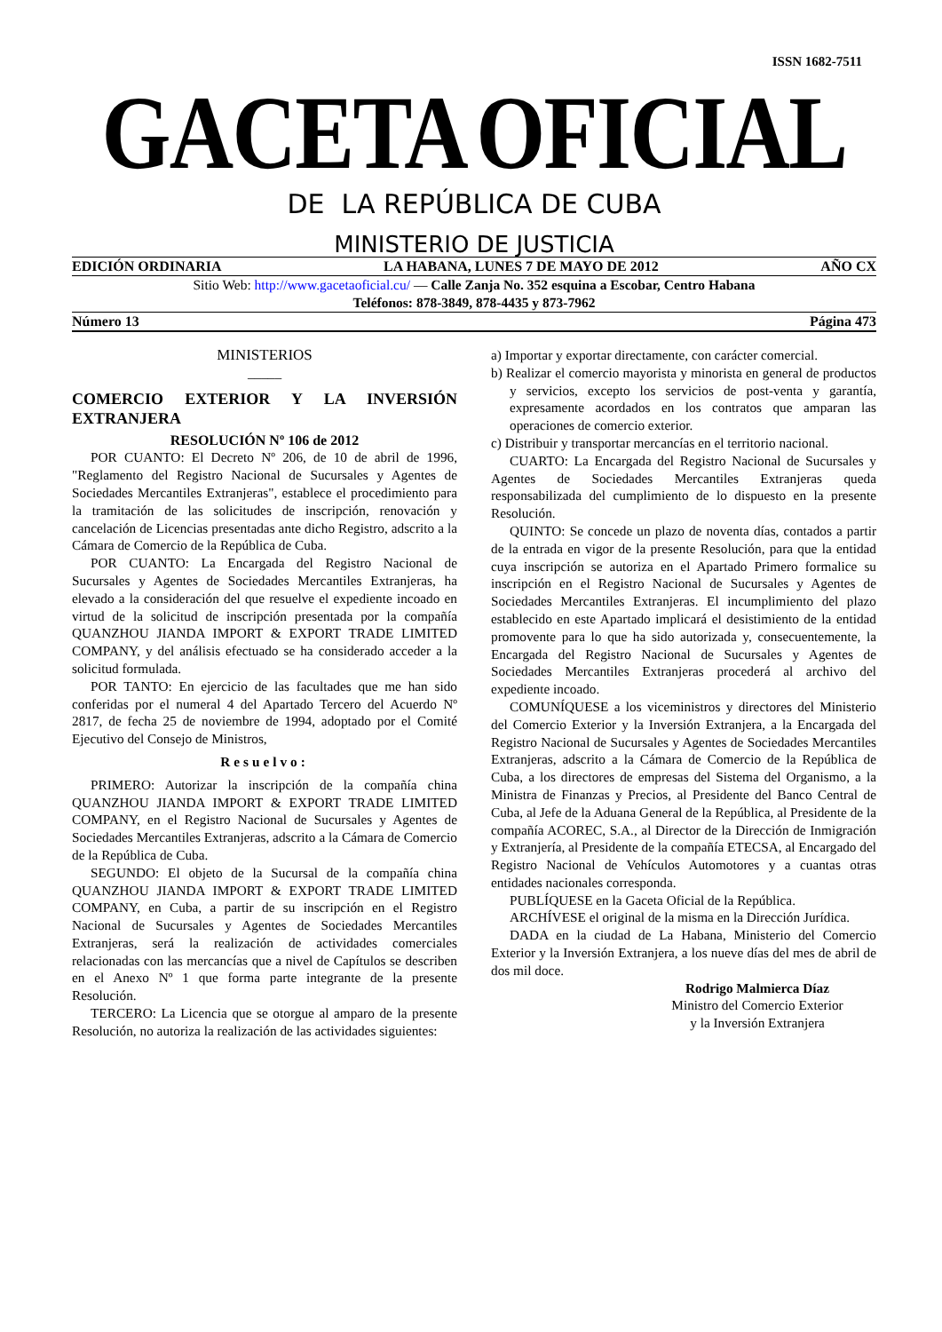ISSN 1682-7511
GACETA OFICIAL
DE LA REPÚBLICA DE CUBA
MINISTERIO DE JUSTICIA
EDICIÓN ORDINARIA LA HABANA, LUNES 7 DE MAYO DE 2012 AÑO CX
Sitio Web: http://www.gacetaoficial.cu/ — Calle Zanja No. 352 esquina a Escobar, Centro Habana
Teléfonos: 878-3849, 878-4435 y 873-7962
Número 13 Página 473
MINISTERIOS
_____
COMERCIO EXTERIOR Y LA INVERSIÓN EXTRANJERA
RESOLUCIÓN Nº 106 de 2012
POR CUANTO: El Decreto Nº 206, de 10 de abril de 1996, "Reglamento del Registro Nacional de Sucursales y Agentes de Sociedades Mercantiles Extranjeras", establece el procedimiento para la tramitación de las solicitudes de inscripción, renovación y cancelación de Licencias presentadas ante dicho Registro, adscrito a la Cámara de Comercio de la República de Cuba.
POR CUANTO: La Encargada del Registro Nacional de Sucursales y Agentes de Sociedades Mercantiles Extranjeras, ha elevado a la consideración del que resuelve el expediente incoado en virtud de la solicitud de inscripción presentada por la compañía QUANZHOU JIANDA IMPORT & EXPORT TRADE LIMITED COMPANY, y del análisis efectuado se ha considerado acceder a la solicitud formulada.
POR TANTO: En ejercicio de las facultades que me han sido conferidas por el numeral 4 del Apartado Tercero del Acuerdo Nº 2817, de fecha 25 de noviembre de 1994, adoptado por el Comité Ejecutivo del Consejo de Ministros,
Resuelvo:
PRIMERO: Autorizar la inscripción de la compañía china QUANZHOU JIANDA IMPORT & EXPORT TRADE LIMITED COMPANY, en el Registro Nacional de Sucursales y Agentes de Sociedades Mercantiles Extranjeras, adscrito a la Cámara de Comercio de la República de Cuba.
SEGUNDO: El objeto de la Sucursal de la compañía china QUANZHOU JIANDA IMPORT & EXPORT TRADE LIMITED COMPANY, en Cuba, a partir de su inscripción en el Registro Nacional de Sucursales y Agentes de Sociedades Mercantiles Extranjeras, será la realización de actividades comerciales relacionadas con las mercancías que a nivel de Capítulos se describen en el Anexo Nº 1 que forma parte integrante de la presente Resolución.
TERCERO: La Licencia que se otorgue al amparo de la presente Resolución, no autoriza la realización de las actividades siguientes:
a) Importar y exportar directamente, con carácter comercial.
b) Realizar el comercio mayorista y minorista en general de productos y servicios, excepto los servicios de post-venta y garantía, expresamente acordados en los contratos que amparan las operaciones de comercio exterior.
c) Distribuir y transportar mercancías en el territorio nacional.
CUARTO: La Encargada del Registro Nacional de Sucursales y Agentes de Sociedades Mercantiles Extranjeras queda responsabilizada del cumplimiento de lo dispuesto en la presente Resolución.
QUINTO: Se concede un plazo de noventa días, contados a partir de la entrada en vigor de la presente Resolución, para que la entidad cuya inscripción se autoriza en el Apartado Primero formalice su inscripción en el Registro Nacional de Sucursales y Agentes de Sociedades Mercantiles Extranjeras. El incumplimiento del plazo establecido en este Apartado implicará el desistimiento de la entidad promovente para lo que ha sido autorizada y, consecuentemente, la Encargada del Registro Nacional de Sucursales y Agentes de Sociedades Mercantiles Extranjeras procederá al archivo del expediente incoado.
COMUNÍQUESE a los viceministros y directores del Ministerio del Comercio Exterior y la Inversión Extranjera, a la Encargada del Registro Nacional de Sucursales y Agentes de Sociedades Mercantiles Extranjeras, adscrito a la Cámara de Comercio de la República de Cuba, a los directores de empresas del Sistema del Organismo, a la Ministra de Finanzas y Precios, al Presidente del Banco Central de Cuba, al Jefe de la Aduana General de la República, al Presidente de la compañía ACOREC, S.A., al Director de la Dirección de Inmigración y Extranjería, al Presidente de la compañía ETECSA, al Encargado del Registro Nacional de Vehículos Automotores y a cuantas otras entidades nacionales corresponda.
PUBLÍQUESE en la Gaceta Oficial de la República.
ARCHÍVESE el original de la misma en la Dirección Jurídica.
DADA en la ciudad de La Habana, Ministerio del Comercio Exterior y la Inversión Extranjera, a los nueve días del mes de abril de dos mil doce.
Rodrigo Malmierca Díaz
Ministro del Comercio Exterior
y la Inversión Extranjera